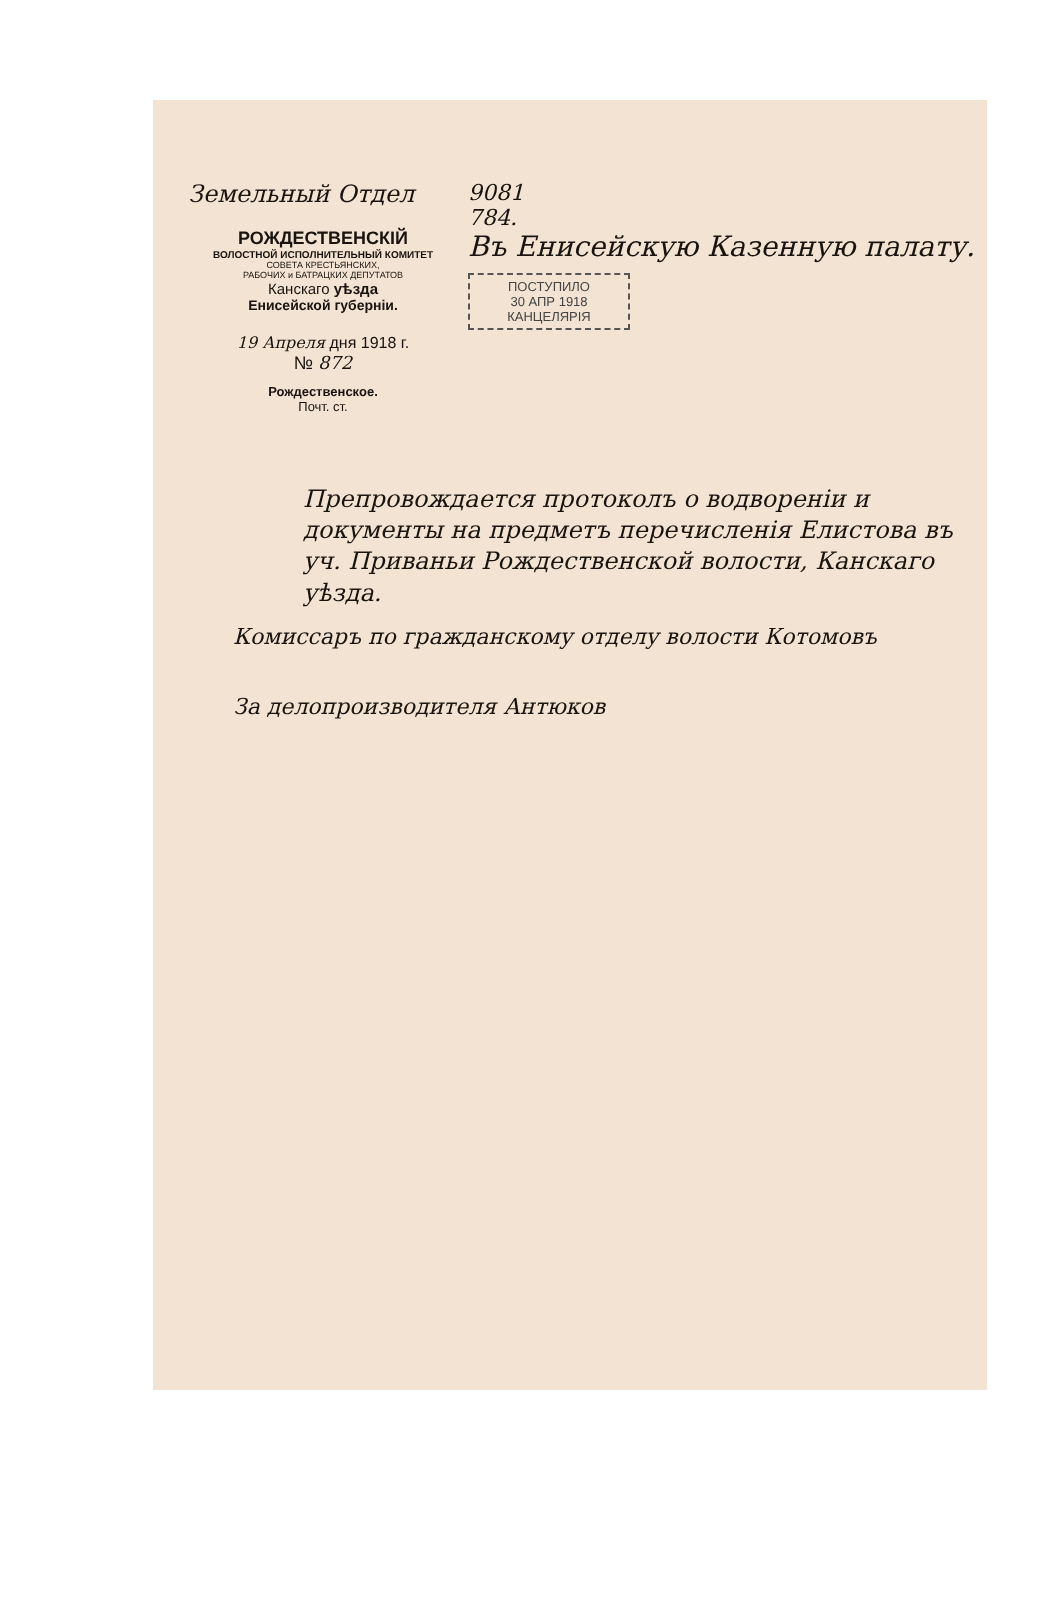Земельный Отдел
РОЖДЕСТВЕНСКІЙ
ВОЛОСТНОЙ ИСПОЛНИТЕЛЬНЫЙ КОМИТЕТ
СОВЕТА КРЕСТЬЯНСКИХ,
РАБОЧИХ и БАТРАЦКИХ ДЕПУТАТОВ
Канскаго уѣзда
Енисейской губерніи.
19 Апреля дня 1918 г.
№ 872
Рождественское.
Почт. ст.
9081
784.
Въ Енисейскую Казенную палату.
ПОСТУПИЛО
30 АПР 1918
КАНЦЕЛЯРІЯ
Препровождается протоколъ о водвореніи и документы на предметъ перечисленія Елистова въ уч. Приваньи Рождественской волости, Канскаго уѣзда.
Комиссаръ по гражданскому отделу волости Котомовъ
За делопроизводителя Антюков